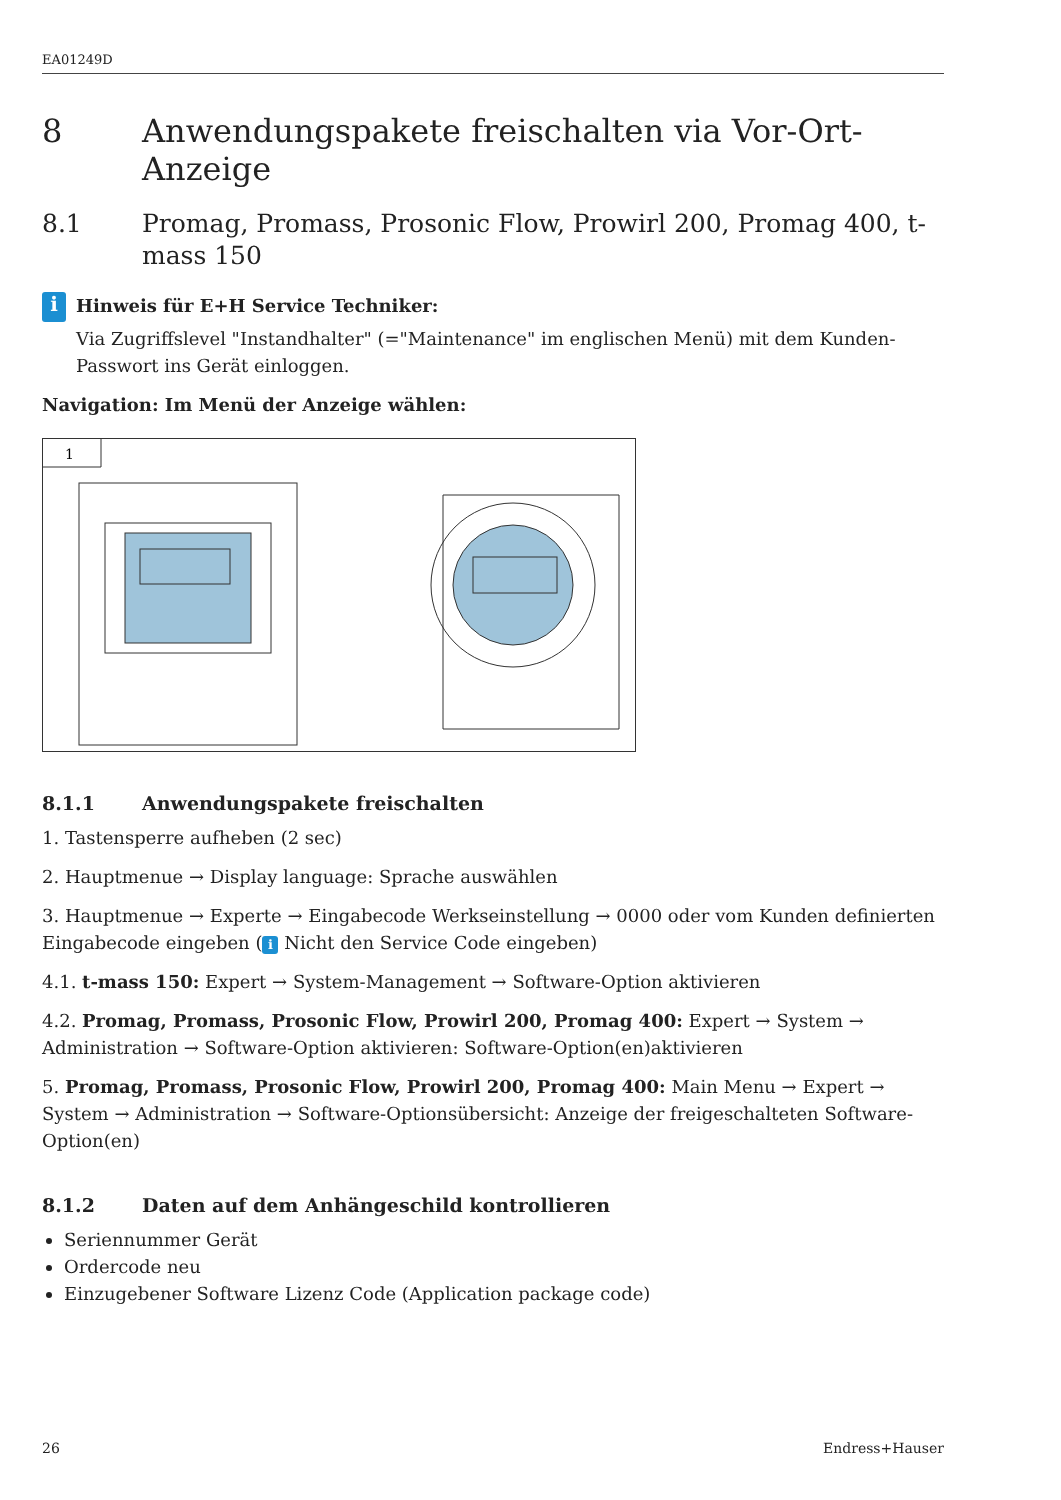EA01249D
8 Anwendungspakete freischalten via Vor-Ort-Anzeige
8.1 Promag, Promass, Prosonic Flow, Prowirl 200, Promag 400, t-mass 150
i
Hinweis für E+H Service Techniker:
Via Zugriffslevel "Instandhalter" (="Maintenance" im englischen Menü) mit dem Kunden-Passwort ins Gerät einloggen.
Navigation: Im Menü der Anzeige wählen:
1
8.1.1 Anwendungspakete freischalten
1. Tastensperre aufheben (2 sec)
2. Hauptmenue → Display language: Sprache auswählen
3. Hauptmenue → Experte → Eingabecode Werkseinstellung → 0000 oder vom Kunden definierten Eingabecode eingeben (i Nicht den Service Code eingeben)
4.1. t-mass 150: Expert → System-Management → Software-Option aktivieren
4.2. Promag, Promass, Prosonic Flow, Prowirl 200, Promag 400: Expert → System → Administration → Software-Option aktivieren: Software-Option(en)aktivieren
5. Promag, Promass, Prosonic Flow, Prowirl 200, Promag 400: Main Menu → Expert → System → Administration → Software-Optionsübersicht: Anzeige der freigeschalteten Software- Option(en)
8.1.2 Daten auf dem Anhängeschild kontrollieren
Seriennummer Gerät
Ordercode neu
Einzugebener Software Lizenz Code (Application package code)
26 Endress+Hauser